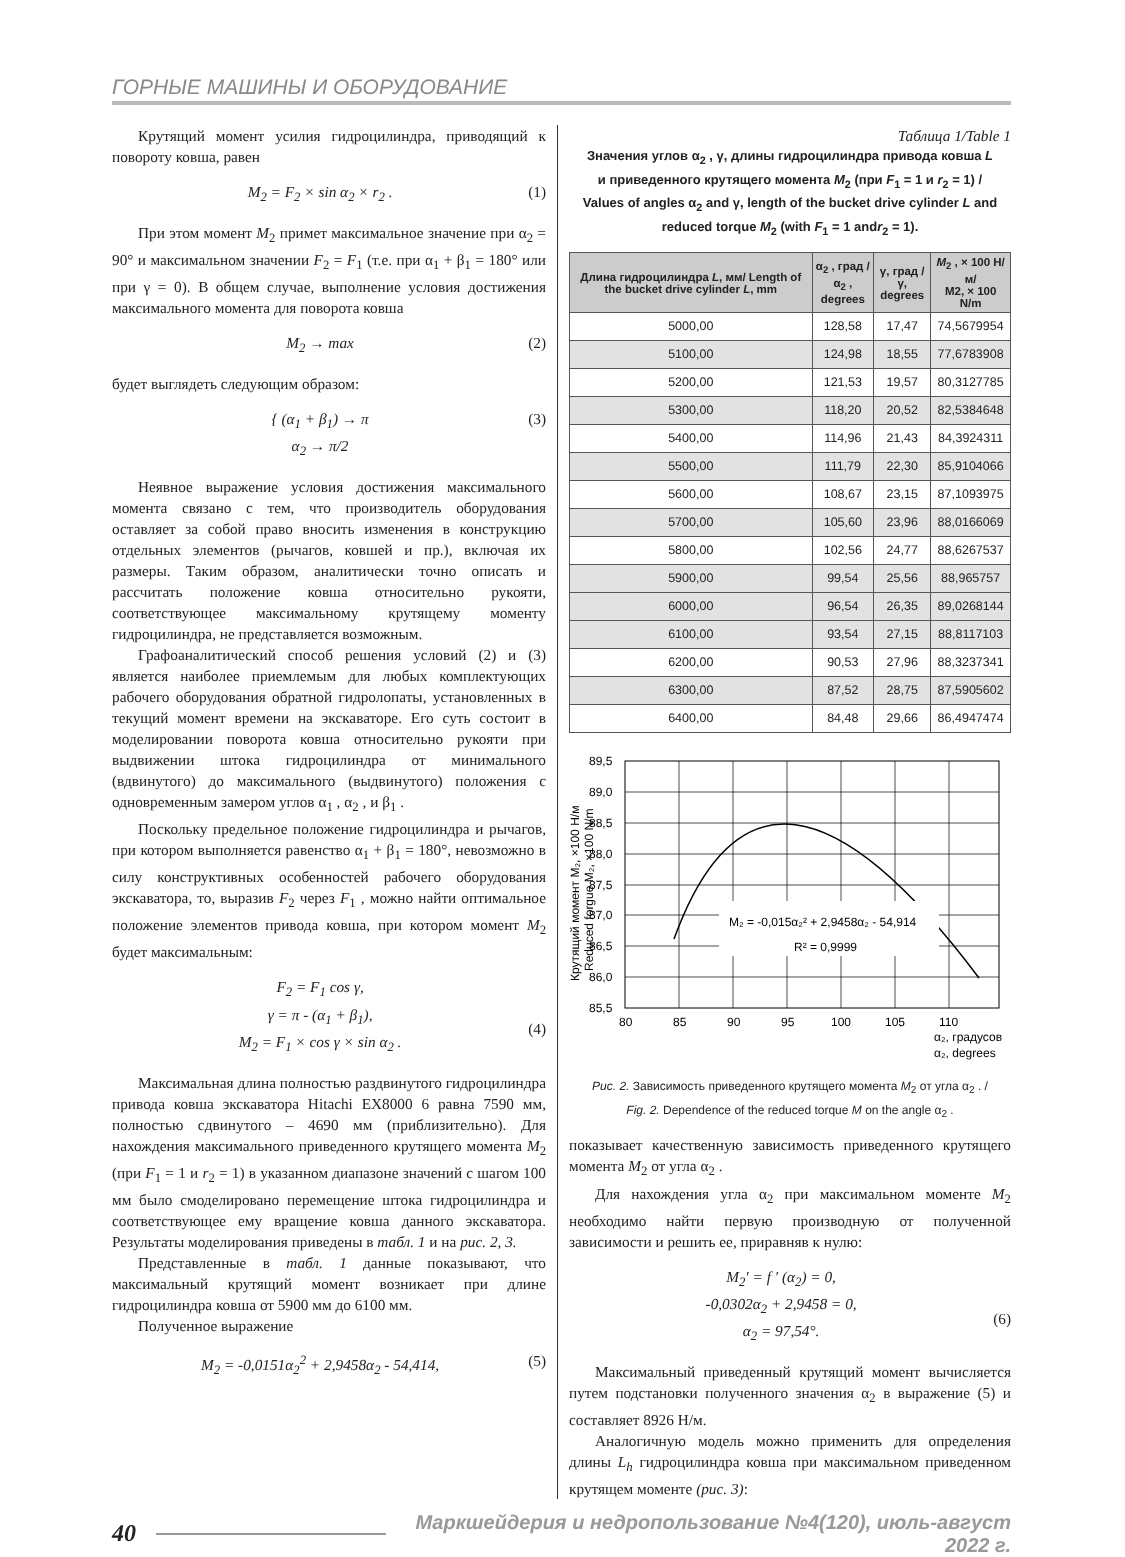ГОРНЫЕ МАШИНЫ И ОБОРУДОВАНИЕ
Крутящий момент усилия гидроцилиндра, приводящий к повороту ковша, равен
M<sub>2</sub> = F<sub>2</sub> × sin α<sub>2</sub> × r<sub>2</sub> . (1)
При этом момент M<sub>2</sub> примет максимальное значение при α<sub>2</sub> = 90° и максимальном значении F<sub>2</sub> = F<sub>1</sub> (т.е. при α<sub>1</sub> + β<sub>1</sub> = 180° или при γ = 0). В общем случае, выполнение условия достижения максимального момента для поворота ковша
M<sub>2</sub> → max (2)
будет выглядеть следующим образом:
{ (α<sub>1</sub> + β<sub>1</sub>) → π
α<sub>2</sub> → π/2 (3)
Неявное выражение условия достижения максимального момента связано с тем, что производитель оборудования оставляет за собой право вносить изменения в конструкцию отдельных элементов (рычагов, ковшей и пр.), включая их размеры. Таким образом, аналитически точно описать и рассчитать положение ковша относительно рукояти, соответствующее максимальному крутящему моменту гидроцилиндра, не представляется возможным.
Графоаналитический способ решения условий (2) и (3) является наиболее приемлемым для любых комплектующих рабочего оборудования обратной гидролопаты, установленных в текущий момент времени на экскаваторе. Его суть состоит в моделировании поворота ковша относительно рукояти при выдвижении штока гидроцилиндра от минимального (вдвинутого) до максимального (выдвинутого) положения с одновременным замером углов α<sub>1</sub> , α<sub>2</sub> , и β<sub>1</sub> .
Поскольку предельное положение гидроцилиндра и рычагов, при котором выполняется равенство α<sub>1</sub> + β<sub>1</sub> = 180°, невозможно в силу конструктивных особенностей рабочего оборудования экскаватора, то, выразив F<sub>2</sub> через F<sub>1</sub> , можно найти оптимальное положение элементов привода ковша, при котором момент M<sub>2</sub> будет максимальным:
F<sub>2</sub> = F<sub>1</sub> cos γ,
γ = π - (α<sub>1</sub> + β<sub>1</sub>),
M<sub>2</sub> = F<sub>1</sub> × cos γ × sin α<sub>2</sub> .
(4)
Максимальная длина полностью раздвинутого гидроцилиндра привода ковша экскаватора Hitachi EX8000 6 равна 7590 мм, полностью сдвинутого – 4690 мм (приблизительно). Для нахождения максимального приведенного крутящего момента M<sub>2</sub> (при F<sub>1</sub> = 1 и r<sub>2</sub> = 1) в указанном диапазоне значений с шагом 100 мм было смоделировано перемещение штока гидроцилиндра и соответствующее ему вращение ковша данного экскаватора. Результаты моделирования приведены в табл. 1 и на рис. 2, 3.
Представленные в табл. 1 данные показывают, что максимальный крутящий момент возникает при длине гидроцилиндра ковша от 5900 мм до 6100 мм.
Полученное выражение
M<sub>2</sub> = -0,0151α<sub>2</sub><sup>2</sup> + 2,9458α<sub>2</sub> - 54,414, (5)
Таблица 1/Table 1
Значения углов α<sub>2</sub> , γ, длины гидроцилиндра привода ковша L
и приведенного крутящего момента M<sub>2</sub> (при F<sub>1</sub> = 1 и r<sub>2</sub> = 1) /
Values of angles α<sub>2</sub> and γ, length of the bucket drive cylinder L and
reduced torque M<sub>2</sub> (with F<sub>1</sub> = 1 andr<sub>2</sub> = 1).
| Длина гидроцилиндра L , мм/ Length of the bucket drive cylinder L , mm | α<sub>2</sub> , град / α<sub>2</sub> , degrees | γ, град / γ, degrees | M<sub>2</sub> , × 100 Н/м/ M2, × 100 N/m |
| --- | --- | --- | --- |
| 5000,00 | 128,58 | 17,47 | 74,5679954 |
| 5100,00 | 124,98 | 18,55 | 77,6783908 |
| 5200,00 | 121,53 | 19,57 | 80,3127785 |
| 5300,00 | 118,20 | 20,52 | 82,5384648 |
| 5400,00 | 114,96 | 21,43 | 84,3924311 |
| 5500,00 | 111,79 | 22,30 | 85,9104066 |
| 5600,00 | 108,67 | 23,15 | 87,1093975 |
| 5700,00 | 105,60 | 23,96 | 88,0166069 |
| 5800,00 | 102,56 | 24,77 | 88,6267537 |
| 5900,00 | 99,54 | 25,56 | 88,965757 |
| 6000,00 | 96,54 | 26,35 | 89,0268144 |
| 6100,00 | 93,54 | 27,15 | 88,8117103 |
| 6200,00 | 90,53 | 27,96 | 88,3237341 |
| 6300,00 | 87,52 | 28,75 | 87,5905602 |
| 6400,00 | 84,48 | 29,66 | 86,4947474 |
M₂ = -0,015α₂² + 2,9458α₂ - 54,914
R² = 0,9999
89,5
89,0
88,5
88,0
87,5
87,0
86,5
86,0
85,5
80
85
90
95
100
105
110
α₂, градусов
α₂, degrees
Крутящий момент M₂, ×100 Н/м
Reduced forgue M₂, ×100 N/m
Рис. 2. Зависимость приведенного крутящего момента M<sub>2</sub> от угла α<sub>2</sub> . /
Fig. 2. Dependence of the reduced torque M on the angle α<sub>2</sub> .
показывает качественную зависимость приведенного крутящего момента M<sub>2</sub> от угла α<sub>2</sub> .
Для нахождения угла α<sub>2</sub> при максимальном моменте M<sub>2</sub> необходимо найти первую производную от полученной зависимости и решить ее, приравняв к нулю:
M<sub>2</sub>′ = f ′ (α<sub>2</sub>) = 0,
-0,0302α<sub>2</sub> + 2,9458 = 0,
α<sub>2</sub> = 97,54°.
(6)
Максимальный приведенный крутящий момент вычисляется путем подстановки полученного значения α<sub>2</sub> в выражение (5) и составляет 8926 Н/м.
Аналогичную модель можно применить для определения длины L<sub>h</sub> гидроцилиндра ковша при максимальном приведенном крутящем моменте (рис. 3):
40 Маркшейдерия и недропользование №4(120), июль-август 2022 г.